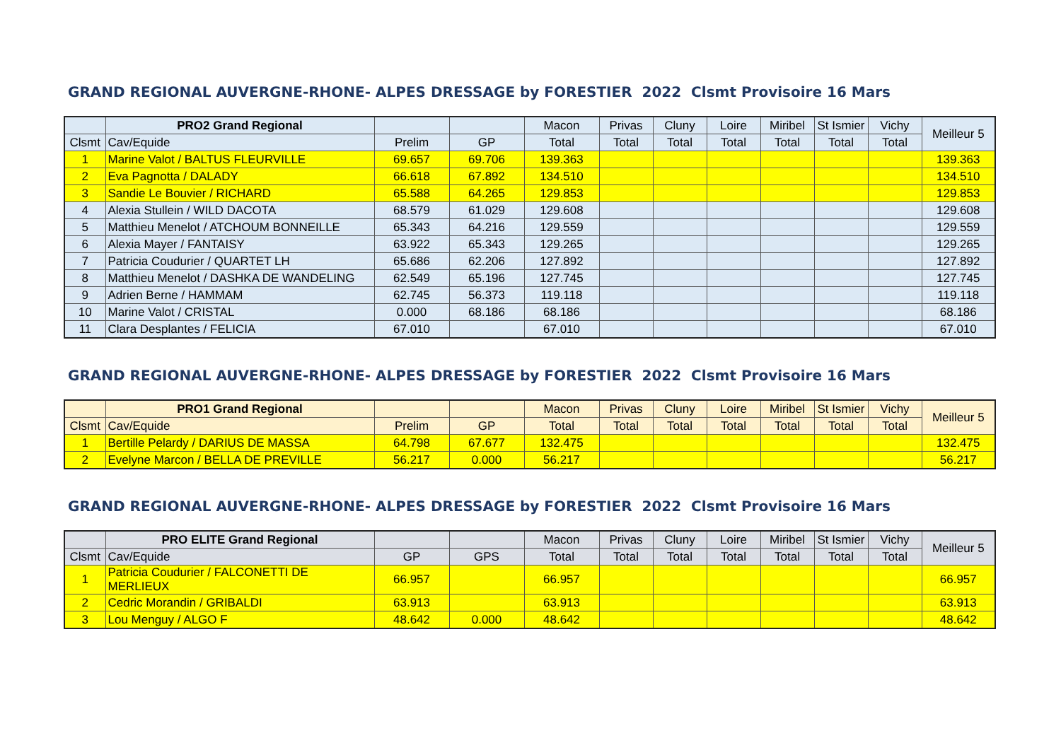GRAND REGIONAL AUVERGNE-RHONE- ALPES DRESSAGE by FORESTIER 2022 Clsmt Provisoire 16 Mars
| | PRO2 Grand Regional | | | Macon | Privas | Cluny | Loire | Miribel | St Ismier | Vichy | Meilleur 5 |
| Clsmt | Cav/Equide | Prelim | GP | Total | Total | Total | Total | Total | Total | Total | |
| 1 | Marine Valot / BALTUS FLEURVILLE | 69.657 | 69.706 | 139.363 | | | | | | | 139.363 |
| 2 | Eva Pagnotta / DALADY | 66.618 | 67.892 | 134.510 | | | | | | | 134.510 |
| 3 | Sandie Le Bouvier / RICHARD | 65.588 | 64.265 | 129.853 | | | | | | | 129.853 |
| 4 | Alexia Stullein / WILD DACOTA | 68.579 | 61.029 | 129.608 | | | | | | | 129.608 |
| 5 | Matthieu Menelot / ATCHOUM BONNEILLE | 65.343 | 64.216 | 129.559 | | | | | | | 129.559 |
| 6 | Alexia Mayer / FANTAISY | 63.922 | 65.343 | 129.265 | | | | | | | 129.265 |
| 7 | Patricia Coudurier / QUARTET LH | 65.686 | 62.206 | 127.892 | | | | | | | 127.892 |
| 8 | Matthieu Menelot / DASHKA DE WANDELING | 62.549 | 65.196 | 127.745 | | | | | | | 127.745 |
| 9 | Adrien Berne / HAMMAM | 62.745 | 56.373 | 119.118 | | | | | | | 119.118 |
| 10 | Marine Valot / CRISTAL | 0.000 | 68.186 | 68.186 | | | | | | | 68.186 |
| 11 | Clara Desplantes / FELICIA | 67.010 | | 67.010 | | | | | | | 67.010 |
GRAND REGIONAL AUVERGNE-RHONE- ALPES DRESSAGE by FORESTIER 2022 Clsmt Provisoire 16 Mars
| | PRO1 Grand Regional | | | Macon | Privas | Cluny | Loire | Miribel | St Ismier | Vichy | Meilleur 5 |
| Clsmt | Cav/Equide | Prelim | GP | Total | Total | Total | Total | Total | Total | Total | |
| 1 | Bertille Pelardy / DARIUS DE MASSA | 64.798 | 67.677 | 132.475 | | | | | | | 132.475 |
| 2 | Evelyne Marcon / BELLA DE PREVILLE | 56.217 | 0.000 | 56.217 | | | | | | | 56.217 |
GRAND REGIONAL AUVERGNE-RHONE- ALPES DRESSAGE by FORESTIER 2022 Clsmt Provisoire 16 Mars
| | PRO ELITE Grand Regional | | | Macon | Privas | Cluny | Loire | Miribel | St Ismier | Vichy | Meilleur 5 |
| Clsmt | Cav/Equide | GP | GPS | Total | Total | Total | Total | Total | Total | Total | |
| 1 | Patricia Coudurier / FALCONETTI DE MERLIEUX | 66.957 | | 66.957 | | | | | | | 66.957 |
| 2 | Cedric Morandin / GRIBALDI | 63.913 | | 63.913 | | | | | | | 63.913 |
| 3 | Lou Menguy / ALGO F | 48.642 | 0.000 | 48.642 | | | | | | | 48.642 |